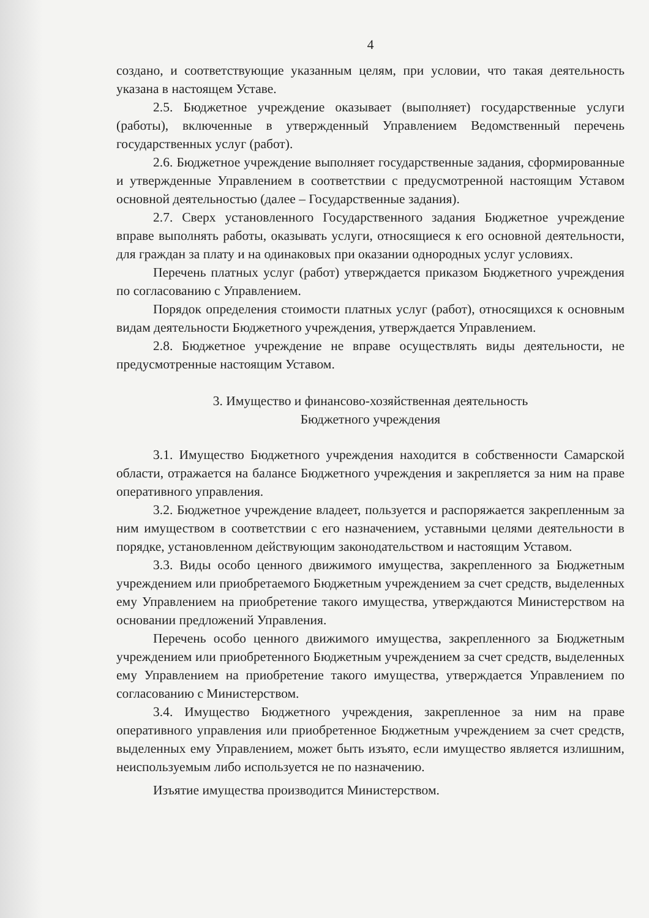4
создано, и соответствующие указанным целям, при условии, что такая деятельность указана в настоящем Уставе.
2.5. Бюджетное учреждение оказывает (выполняет) государственные услуги (работы), включенные в утвержденный Управлением Ведомственный перечень государственных услуг (работ).
2.6. Бюджетное учреждение выполняет государственные задания, сформированные и утвержденные Управлением в соответствии с предусмотренной настоящим Уставом основной деятельностью (далее – Государственные задания).
2.7. Сверх установленного Государственного задания Бюджетное учреждение вправе выполнять работы, оказывать услуги, относящиеся к его основной деятельности, для граждан за плату и на одинаковых при оказании однородных услуг условиях.
Перечень платных услуг (работ) утверждается приказом Бюджетного учреждения по согласованию с Управлением.
Порядок определения стоимости платных услуг (работ), относящихся к основным видам деятельности Бюджетного учреждения, утверждается Управлением.
2.8. Бюджетное учреждение не вправе осуществлять виды деятельности, не предусмотренные настоящим Уставом.
3. Имущество и финансово-хозяйственная деятельность
Бюджетного учреждения
3.1. Имущество Бюджетного учреждения находится в собственности Самарской области, отражается на балансе Бюджетного учреждения и закрепляется за ним на праве оперативного управления.
3.2. Бюджетное учреждение владеет, пользуется и распоряжается закрепленным за ним имуществом в соответствии с его назначением, уставными целями деятельности в порядке, установленном действующим законодательством и настоящим Уставом.
3.3. Виды особо ценного движимого имущества, закрепленного за Бюджетным учреждением или приобретаемого Бюджетным учреждением за счет средств, выделенных ему Управлением на приобретение такого имущества, утверждаются Министерством на основании предложений Управления.
Перечень особо ценного движимого имущества, закрепленного за Бюджетным учреждением или приобретенного Бюджетным учреждением за счет средств, выделенных ему Управлением на приобретение такого имущества, утверждается Управлением по согласованию с Министерством.
3.4. Имущество Бюджетного учреждения, закрепленное за ним на праве оперативного управления или приобретенное Бюджетным учреждением за счет средств, выделенных ему Управлением, может быть изъято, если имущество является излишним, неиспользуемым либо используется не по назначению.
Изъятие имущества производится Министерством.